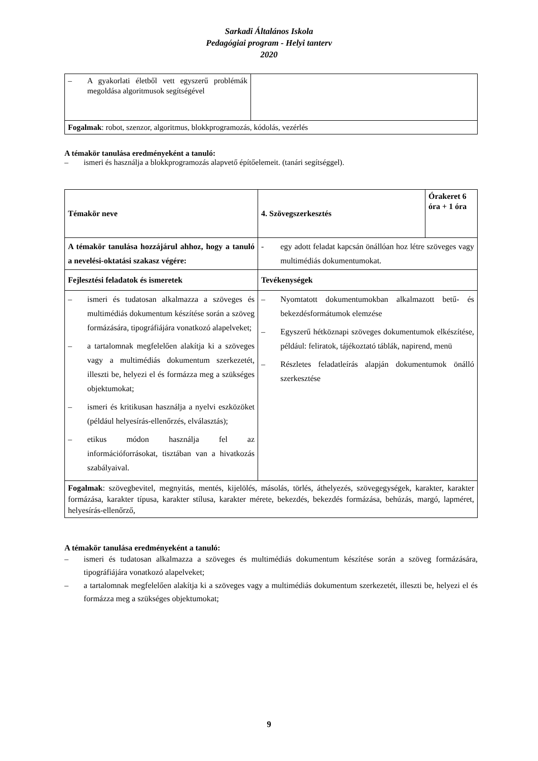Sarkadi Általános Iskola
Pedagógiai program - Helyi tanterv
2020
| – A gyakorlati életből vett egyszerű problémák megoldása algoritmusok segítségével | |
| Fogalmak : robot, szenzor, algoritmus, blokkprogramozás, kódolás, vezérlés | |
A témakör tanulása eredményeként a tanuló:
– ismeri és használja a blokkprogramozás alapvető építőelemeit. (tanári segítséggel).
| Témakör neve | 4. Szövegszerkesztés | Órakeret 6 óra + 1 óra |
| --- | --- | --- |
| A témakör tanulása hozzájárul ahhoz, hogy a tanuló a nevelési-oktatási szakasz végére: | - egy adott feladat kapcsán önállóan hoz létre szöveges vagy multimédiás dokumentumokat. | |
| Fejlesztési feladatok és ismeretek | Tevékenységek | |
| – ismeri és tudatosan alkalmazza a szöveges és multimédiás dokumentum készítése során a szöveg formázására, tipográfiájára vonatkozó alapelveket; – a tartalomnak megfelelően alakítja ki a szöveges vagy a multimédiás dokumentum szerkezetét, illeszti be, helyezi el és formázza meg a szükséges objektumokat; – ismeri és kritikusan használja a nyelvi eszközöket (például helyesírás-ellenőrzés, elválasztás); – etikus módon használja fel az információforrásokat, tisztában van a hivatkozás szabályaival. | – Nyomtatott dokumentumokban alkalmazott betű- és bekezdésformátumok elemzése – Egyszerű hétköznapi szöveges dokumentumok elkészítése, például: feliratok, tájékoztató táblák, napirend, menü – Részletes feladatleírás alapján dokumentumok önálló szerkesztése | |
| Fogalmak : szövegbevitel, megnyitás, mentés, kijelölés, másolás, törlés, áthelyezés, szövegegységek, karakter, karakter formázása, karakter típusa, karakter stílusa, karakter mérete, bekezdés, bekezdés formázása, behúzás, margó, lapméret, helyesírás-ellenőrző, | | |
A témakör tanulása eredményeként a tanuló:
– ismeri és tudatosan alkalmazza a szöveges és multimédiás dokumentum készítése során a szöveg formázására, tipográfiájára vonatkozó alapelveket;
– a tartalomnak megfelelően alakítja ki a szöveges vagy a multimédiás dokumentum szerkezetét, illeszti be, helyezi el és formázza meg a szükséges objektumokat;
9